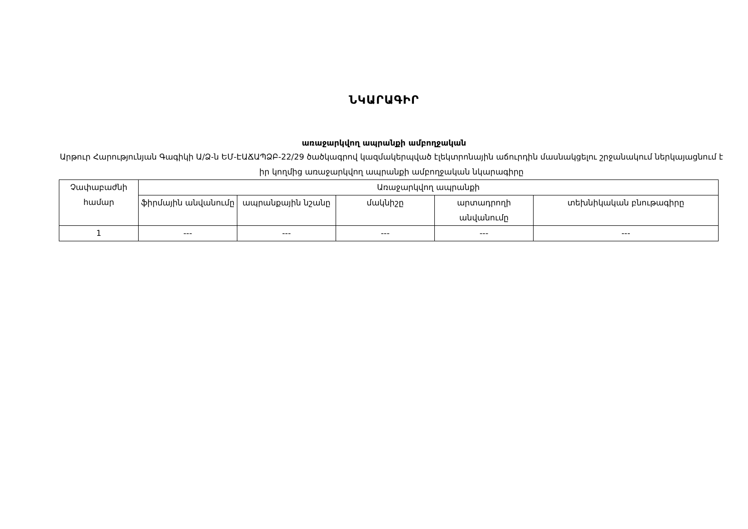ՆԿԱՐԱԳԻՐ
առաջարկվող ապրանքի ամբողջական
Արթուր Հարությունյան Գագիկի Ա/Ձ-ն ԵՄ-ԷԱՃԱՊՁԲ-22/29 ծածկագրով կազմակերպված էլեկտրոնային աճուրդին մասնակցելու շրջանակում ներկայացնում է իր կողմից առաջարկվող ապրանքի ամբողջական նկարագիրը
| Չափաբաժնի համար | Առաջարկվող ապրանքի | | | | |
| --- | --- | --- | --- | --- | --- |
| | ֆիրմային անվանումը | ապրանքային նշանը | մակնիշը | արտադրողի անվանումը | տեխնիկական բնութագիրը |
| 1 | --- | --- | --- | --- | --- |